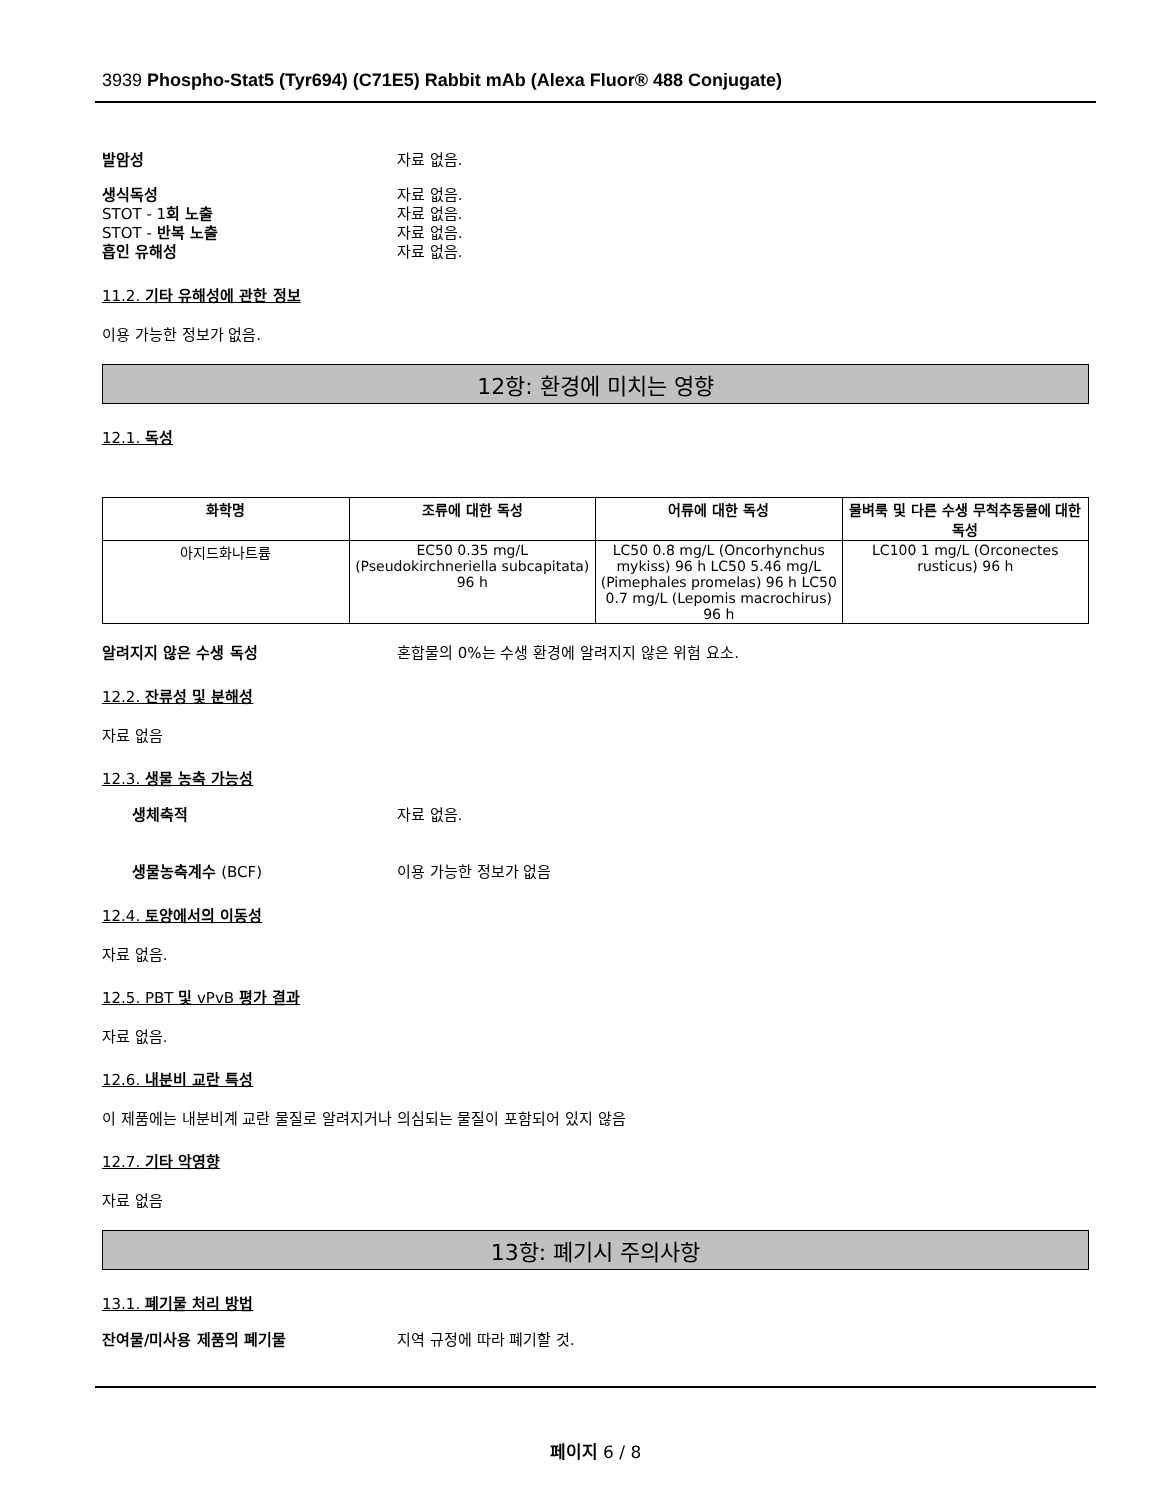3939 Phospho-Stat5 (Tyr694) (C71E5) Rabbit mAb (Alexa Fluor® 488 Conjugate)
발암성 자료 없음.
생식독성 자료 없음.
STOT - 1회 노출 자료 없음.
STOT - 반복 노출 자료 없음.
흡인 유해성 자료 없음.
11.2. 기타 유해성에 관한 정보
이용 가능한 정보가 없음.
12항: 환경에 미치는 영향
12.1. 독성
| 화학명 | 조류에 대한 독성 | 어류에 대한 독성 | 물벼룩 및 다른 수생 무척추동물에 대한 독성 |
| --- | --- | --- | --- |
| 아지드화나트륨 | EC50 0.35 mg/L (Pseudokirchneriella subcapitata) 96 h | LC50 0.8 mg/L (Oncorhynchus mykiss) 96 h LC50 5.46 mg/L (Pimephales promelas) 96 h LC50 0.7 mg/L (Lepomis macrochirus) 96 h | LC100 1 mg/L (Orconectes rusticus) 96 h |
알려지지 않은 수생 독성 혼합물의 0%는 수생 환경에 알려지지 않은 위험 요소.
12.2. 잔류성 및 분해성
자료 없음
12.3. 생물 농축 가능성
생체축적 자료 없음.
생물농축계수 (BCF) 이용 가능한 정보가 없음
12.4. 토양에서의 이동성
자료 없음.
12.5. PBT 및 vPvB 평가 결과
자료 없음.
12.6. 내분비 교란 특성
이 제품에는 내분비계 교란 물질로 알려지거나 의심되는 물질이 포함되어 있지 않음
12.7. 기타 악영향
자료 없음
13항: 폐기시 주의사항
13.1. 폐기물 처리 방법
잔여물/미사용 제품의 폐기물 지역 규정에 따라 폐기할 것.
페이지 6 / 8